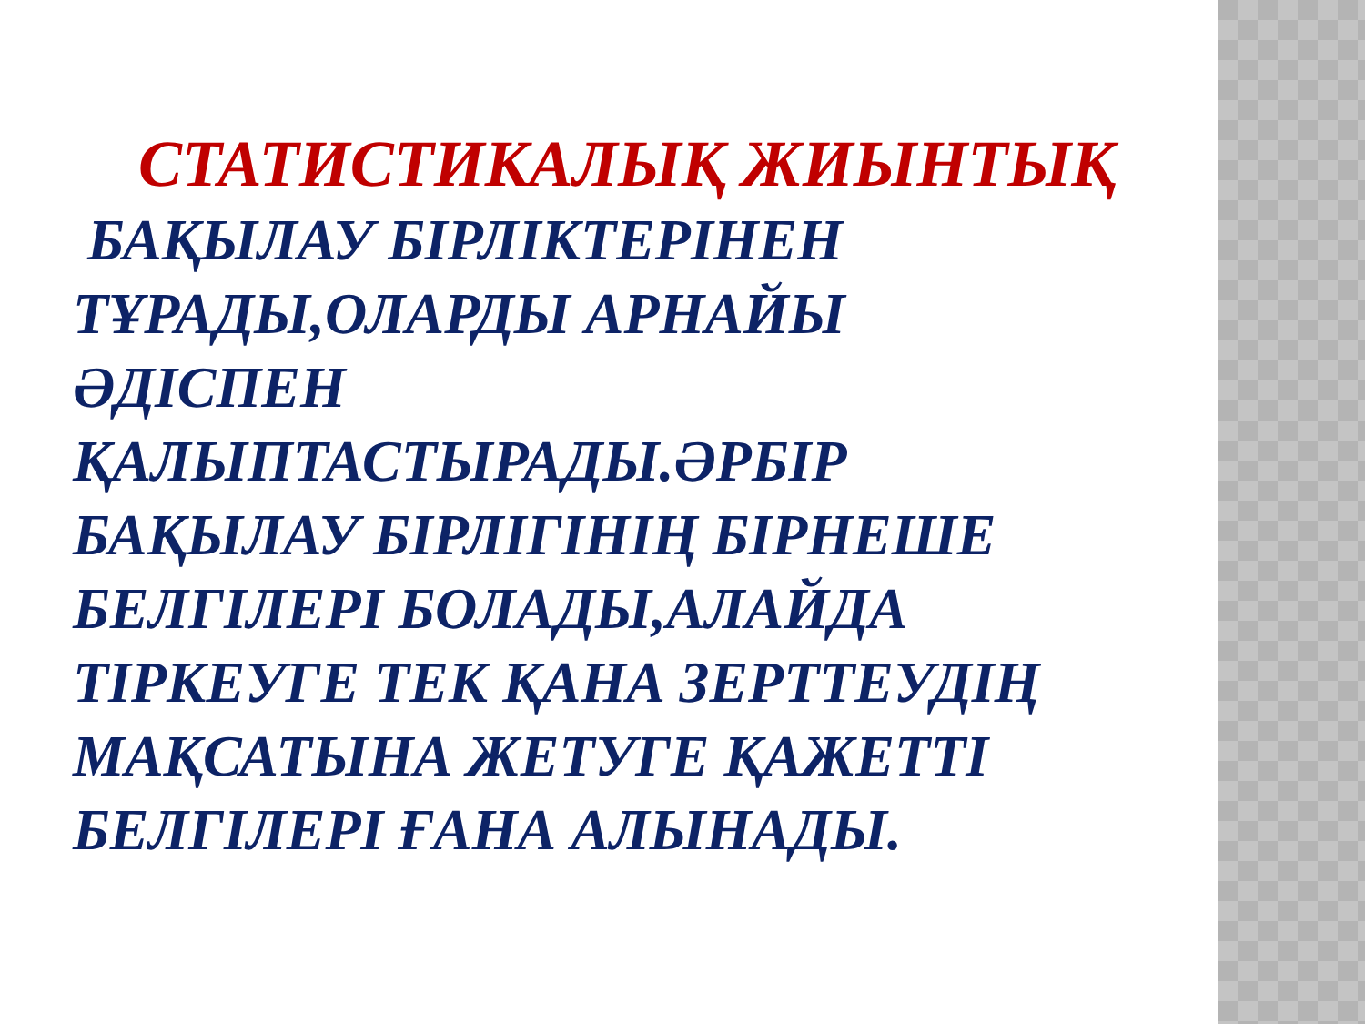СТАТИСТИКАЛЫҚ ЖИЫНТЫҚ БАҚЫЛАУ БІРЛІКТЕРІНЕН ТҰРАДЫ,ОЛАРДЫ АРНАЙЫ ӘДІСПЕН ҚАЛЫПТАСТЫРАДЫ.ӘРБІР БАҚЫЛАУ БІРЛІГІНІҢ БІРНЕШЕ БЕЛГІЛЕРІ БОЛАДЫ,АЛАЙДА ТІРКЕУГЕ ТЕК ҚАНА ЗЕРТТЕУДІҢ МАҚСАТЫНА ЖЕТУГЕ ҚАЖЕТТІ БЕЛГІЛЕРІ ҒАНА АЛЫНАДЫ.